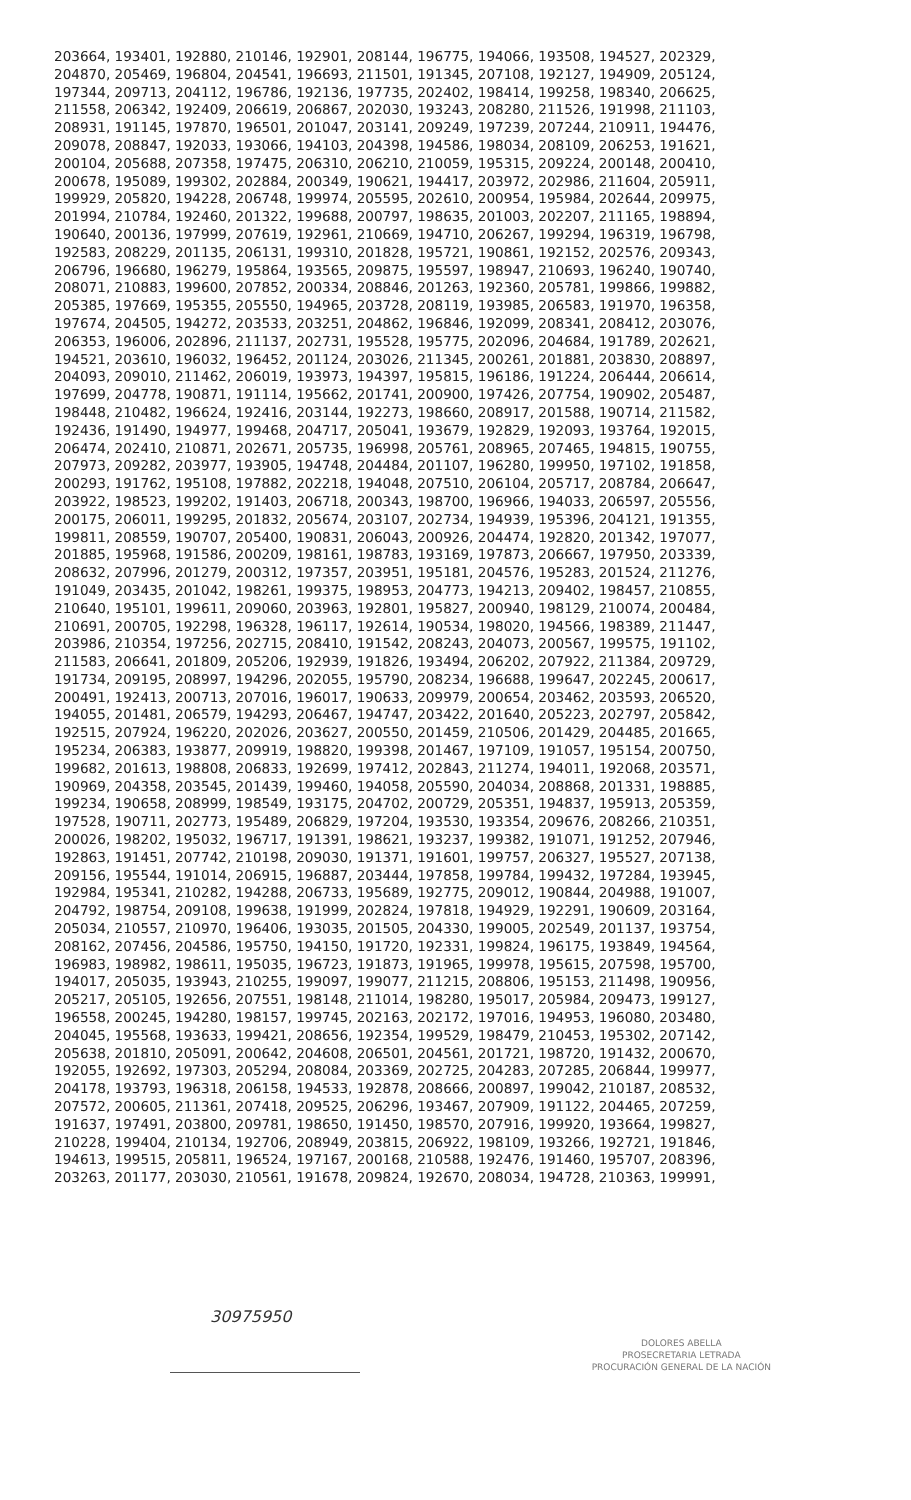203664, 193401, 192880, 210146, 192901, 208144, 196775, 194066, 193508, 194527, 202329, 204870, 205469, 196804, 204541, 196693, 211501, 191345, 207108, 192127, 194909, 205124, 197344, 209713, 204112, 196786, 192136, 197735, 202402, 198414, 199258, 198340, 206625, 211558, 206342, 192409, 206619, 206867, 202030, 193243, 208280, 211526, 191998, 211103, 208931, 191145, 197870, 196501, 201047, 203141, 209249, 197239, 207244, 210911, 194476, 209078, 208847, 192033, 193066, 194103, 204398, 194586, 198034, 208109, 206253, 191621, 200104, 205688, 207358, 197475, 206310, 206210, 210059, 195315, 209224, 200148, 200410, 200678, 195089, 199302, 202884, 200349, 190621, 194417, 203972, 202986, 211604, 205911, 199929, 205820, 194228, 206748, 199974, 205595, 202610, 200954, 195984, 202644, 209975, 201994, 210784, 192460, 201322, 199688, 200797, 198635, 201003, 202207, 211165, 198894, 190640, 200136, 197999, 207619, 192961, 210669, 194710, 206267, 199294, 196319, 196798, 192583, 208229, 201135, 206131, 199310, 201828, 195721, 190861, 192152, 202576, 209343, 206796, 196680, 196279, 195864, 193565, 209875, 195597, 198947, 210693, 196240, 190740, 208071, 210883, 199600, 207852, 200334, 208846, 201263, 192360, 205781, 199866, 199882, 205385, 197669, 195355, 205550, 194965, 203728, 208119, 193985, 206583, 191970, 196358, 197674, 204505, 194272, 203533, 203251, 204862, 196846, 192099, 208341, 208412, 203076, 206353, 196006, 202896, 211137, 202731, 195528, 195775, 202096, 204684, 191789, 202621, 194521, 203610, 196032, 196452, 201124, 203026, 211345, 200261, 201881, 203830, 208897, 204093, 209010, 211462, 206019, 193973, 194397, 195815, 196186, 191224, 206444, 206614, 197699, 204778, 190871, 191114, 195662, 201741, 200900, 197426, 207754, 190902, 205487, 198448, 210482, 196624, 192416, 203144, 192273, 198660, 208917, 201588, 190714, 211582, 192436, 191490, 194977, 199468, 204717, 205041, 193679, 192829, 192093, 193764, 192015, 206474, 202410, 210871, 202671, 205735, 196998, 205761, 208965, 207465, 194815, 190755, 207973, 209282, 203977, 193905, 194748, 204484, 201107, 196280, 199950, 197102, 191858, 200293, 191762, 195108, 197882, 202218, 194048, 207510, 206104, 205717, 208784, 206647, 203922, 198523, 199202, 191403, 206718, 200343, 198700, 196966, 194033, 206597, 205556, 200175, 206011, 199295, 201832, 205674, 203107, 202734, 194939, 195396, 204121, 191355, 199811, 208559, 190707, 205400, 190831, 206043, 200926, 204474, 192820, 201342, 197077, 201885, 195968, 191586, 200209, 198161, 198783, 193169, 197873, 206667, 197950, 203339, 208632, 207996, 201279, 200312, 197357, 203951, 195181, 204576, 195283, 201524, 211276, 191049, 203435, 201042, 198261, 199375, 198953, 204773, 194213, 209402, 198457, 210855, 210640, 195101, 199611, 209060, 203963, 192801, 195827, 200940, 198129, 210074, 200484, 210691, 200705, 192298, 196328, 196117, 192614, 190534, 198020, 194566, 198389, 211447, 203986, 210354, 197256, 202715, 208410, 191542, 208243, 204073, 200567, 199575, 191102, 211583, 206641, 201809, 205206, 192939, 191826, 193494, 206202, 207922, 211384, 209729, 191734, 209195, 208997, 194296, 202055, 195790, 208234, 196688, 199647, 202245, 200617, 200491, 192413, 200713, 207016, 196017, 190633, 209979, 200654, 203462, 203593, 206520, 194055, 201481, 206579, 194293, 206467, 194747, 203422, 201640, 205223, 202797, 205842, 192515, 207924, 196220, 202026, 203627, 200550, 201459, 210506, 201429, 204485, 201665, 195234, 206383, 193877, 209919, 198820, 199398, 201467, 197109, 191057, 195154, 200750, 199682, 201613, 198808, 206833, 192699, 197412, 202843, 211274, 194011, 192068, 203571, 190969, 204358, 203545, 201439, 199460, 194058, 205590, 204034, 208868, 201331, 198885, 199234, 190658, 208999, 198549, 193175, 204702, 200729, 205351, 194837, 195913, 205359, 197528, 190711, 202773, 195489, 206829, 197204, 193530, 193354, 209676, 208266, 210351, 200026, 198202, 195032, 196717, 191391, 198621, 193237, 199382, 191071, 191252, 207946, 192863, 191451, 207742, 210198, 209030, 191371, 191601, 199757, 206327, 195527, 207138, 209156, 195544, 191014, 206915, 196887, 203444, 197858, 199784, 199432, 197284, 193945, 192984, 195341, 210282, 194288, 206733, 195689, 192775, 209012, 190844, 204988, 191007, 204792, 198754, 209108, 199638, 191999, 202824, 197818, 194929, 192291, 190609, 203164, 205034, 210557, 210970, 196406, 193035, 201505, 204330, 199005, 202549, 201137, 193754, 208162, 207456, 204586, 195750, 194150, 191720, 192331, 199824, 196175, 193849, 194564, 196983, 198982, 198611, 195035, 196723, 191873, 191965, 199978, 195615, 207598, 195700, 194017, 205035, 193943, 210255, 199097, 199077, 211215, 208806, 195153, 211498, 190956, 205217, 205105, 192656, 207551, 198148, 211014, 198280, 195017, 205984, 209473, 199127, 196558, 200245, 194280, 198157, 199745, 202163, 202172, 197016, 194953, 196080, 203480, 204045, 195568, 193633, 199421, 208656, 192354, 199529, 198479, 210453, 195302, 207142, 205638, 201810, 205091, 200642, 204608, 206501, 204561, 201721, 198720, 191432, 200670, 192055, 192692, 197303, 205294, 208084, 203369, 202725, 204283, 207285, 206844, 199977, 204178, 193793, 196318, 206158, 194533, 192878, 208666, 200897, 199042, 210187, 208532, 207572, 200605, 211361, 207418, 209525, 206296, 193467, 207909, 191122, 204465, 207259, 191637, 197491, 203800, 209781, 198650, 191450, 198570, 207916, 199920, 193664, 199827, 210228, 199404, 210134, 192706, 208949, 203815, 206922, 198109, 193266, 192721, 191846, 194613, 199515, 205811, 196524, 197167, 200168, 210588, 192476, 191460, 195707, 208396, 203263, 201177, 203030, 210561, 191678, 209824, 192670, 208034, 194728, 210363, 199991,
30975950
DOLORES ABELLA
PROSECRETARIA LETRADA
PROCURACIÓN GENERAL DE LA NACIÓN